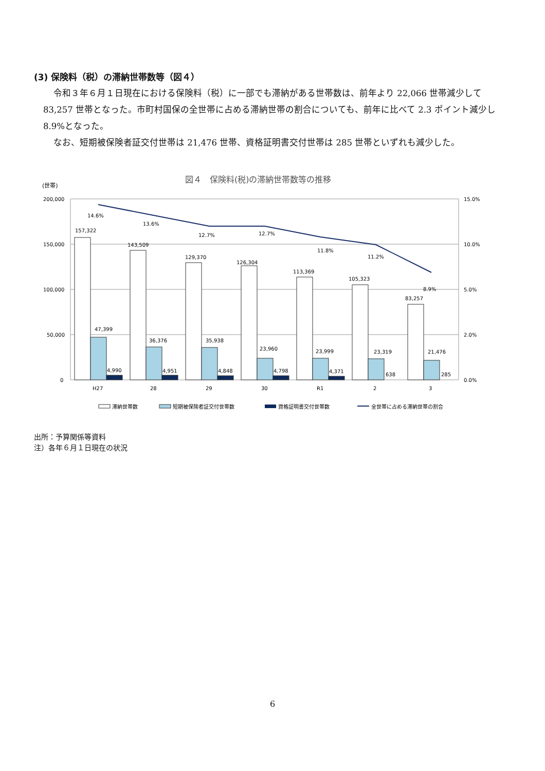(3) 保険料（税）の滞納世帯数等（図４）
令和３年６月１日現在における保険料（税）に一部でも滞納がある世帯数は、前年より 22,066 世帯減少して 83,257 世帯となった。市町村国保の全世帯に占める滞納世帯の割合についても、前年に比べて 2.3 ポイント減少し 8.9%となった。
なお、短期被保険者証交付世帯は 21,476 世帯、資格証明書交付世帯は 285 世帯といずれも減少した。
図４　保険料(税)の滞納世帯数等の推移
(世帯)
200,000
150,000
100,000
50,000
0
15.0%
10.0%
5.0%
2.0%
0.0%
14.6%
13.6%
12.7%
12.7%
11.8%
11.2%
8.9%
157,322
143,509
129,370
126,304
113,369
105,323
83,257
47,399
36,376
35,938
23,960
23,999
23,319
21,476
4,990
4,951
4,848
4,798
4,371
638
285
H27
28
29
30
R1
2
3
滞納世帯数
短期被保険者証交付世帯数
資格証明書交付世帯数
全世帯に占める滞納世帯の割合
出所：予算関係等資料
注）各年６月１日現在の状況
6